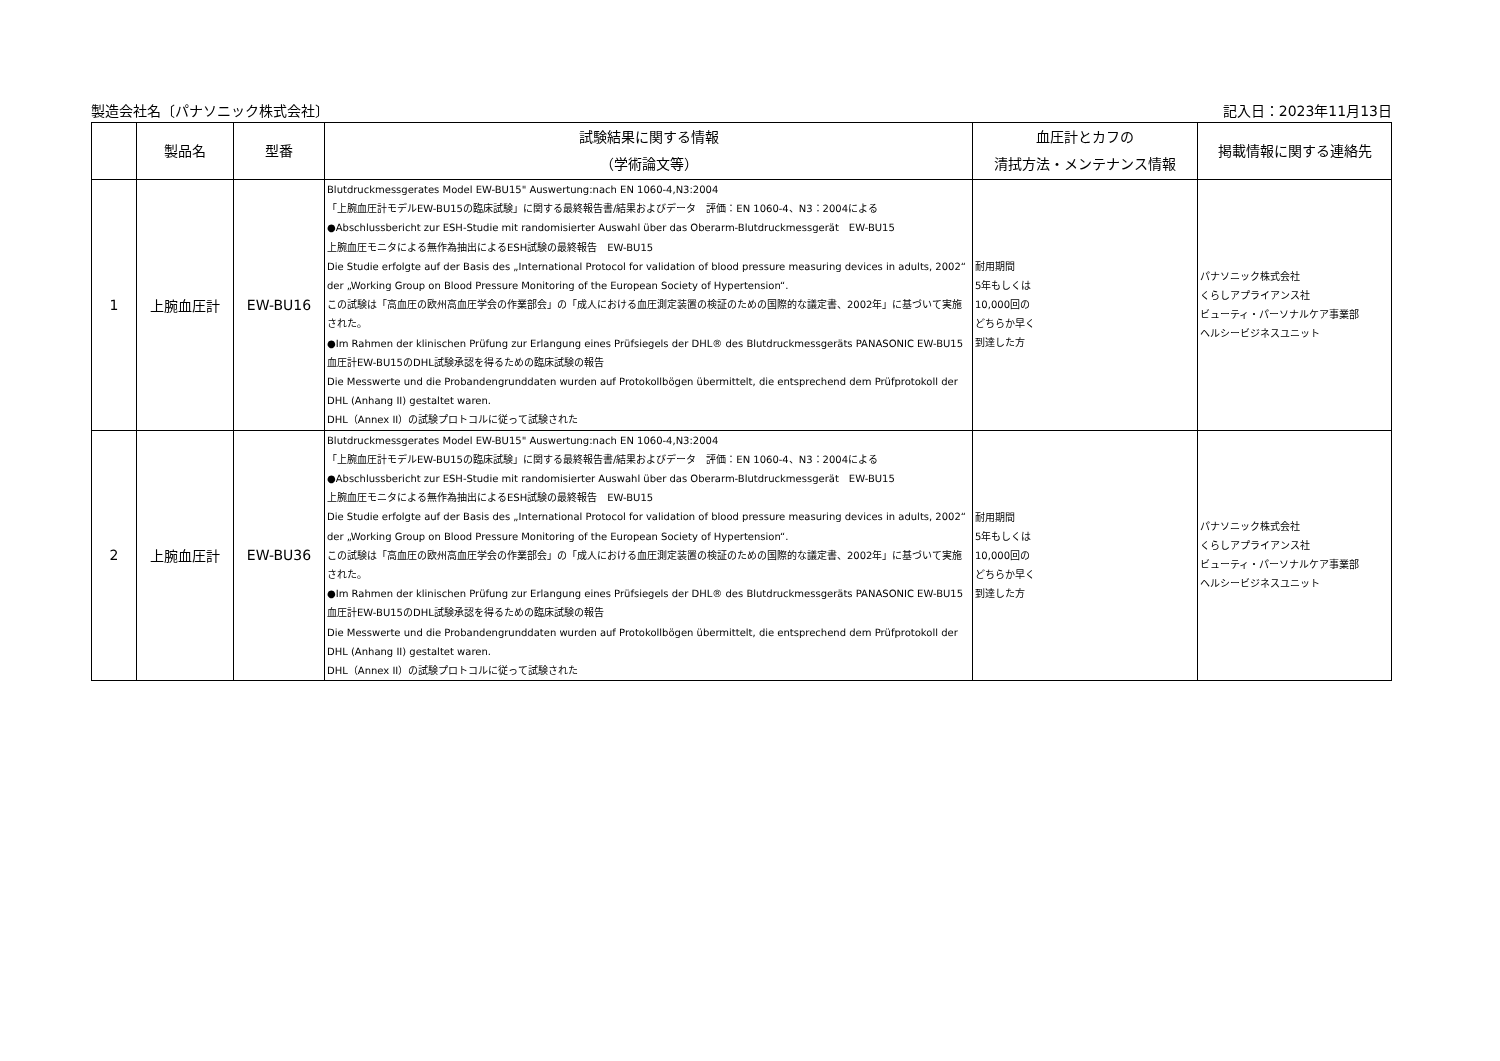製造会社名〔パナソニック株式会社〕 記入日：2023年11月13日
| | 製品名 | 型番 | 試験結果に関する情報 （学術論文等） | 血圧計とカフの 清拭方法・メンテナンス情報 | 掲載情報に関する連絡先 |
| --- | --- | --- | --- | --- | --- |
| 1 | 上腕血圧計 | EW-BU16 | Blutdruckmessgerates Model EW-BU15" Auswertung:nach EN 1060-4,N3:2004 「上腕血圧計モデルEW-BU15の臨床試験」に関する最終報告書/結果およびデータ 評価：EN 1060-4、N3：2004による ●Abschlussbericht zur ESH-Studie mit randomisierter Auswahl über das Oberarm-Blutdruckmessgerät EW-BU15 上腕血圧モニタによる無作為抽出によるESH試験の最終報告 EW-BU15 Die Studie erfolgte auf der Basis des „International Protocol for validation of blood pressure measuring devices in adults, 2002“ der „Working Group on Blood Pressure Monitoring of the European Society of Hypertension“. この試験は「高血圧の欧州高血圧学会の作業部会」の「成人における血圧測定装置の検証のための国際的な議定書、2002年」に基づいて実施された。 ●Im Rahmen der klinischen Prüfung zur Erlangung eines Prüfsiegels der DHL® des Blutdruckmessgeräts PANASONIC EW-BU15 血圧計EW-BU15のDHL試験承認を得るための臨床試験の報告 Die Messwerte und die Probandengrunddaten wurden auf Protokollbögen übermittelt, die entsprechend dem Prüfprotokoll der DHL (Anhang II) gestaltet waren. DHL（Annex II）の試験プロトコルに従って試験された | 耐用期間 5年もしくは 10,000回の どちらか早く 到達した方 | パナソニック株式会社 くらしアプライアンス社 ビューティ・パーソナルケア事業部 ヘルシービジネスユニット |
| 2 | 上腕血圧計 | EW-BU36 | Blutdruckmessgerates Model EW-BU15" Auswertung:nach EN 1060-4,N3:2004 「上腕血圧計モデルEW-BU15の臨床試験」に関する最終報告書/結果およびデータ 評価：EN 1060-4、N3：2004による ●Abschlussbericht zur ESH-Studie mit randomisierter Auswahl über das Oberarm-Blutdruckmessgerät EW-BU15 上腕血圧モニタによる無作為抽出によるESH試験の最終報告 EW-BU15 Die Studie erfolgte auf der Basis des „International Protocol for validation of blood pressure measuring devices in adults, 2002“ der „Working Group on Blood Pressure Monitoring of the European Society of Hypertension“. この試験は「高血圧の欧州高血圧学会の作業部会」の「成人における血圧測定装置の検証のための国際的な議定書、2002年」に基づいて実施された。 ●Im Rahmen der klinischen Prüfung zur Erlangung eines Prüfsiegels der DHL® des Blutdruckmessgeräts PANASONIC EW-BU15 血圧計EW-BU15のDHL試験承認を得るための臨床試験の報告 Die Messwerte und die Probandengrunddaten wurden auf Protokollbögen übermittelt, die entsprechend dem Prüfprotokoll der DHL (Anhang II) gestaltet waren. DHL（Annex II）の試験プロトコルに従って試験された | 耐用期間 5年もしくは 10,000回の どちらか早く 到達した方 | パナソニック株式会社 くらしアプライアンス社 ビューティ・パーソナルケア事業部 ヘルシービジネスユニット |